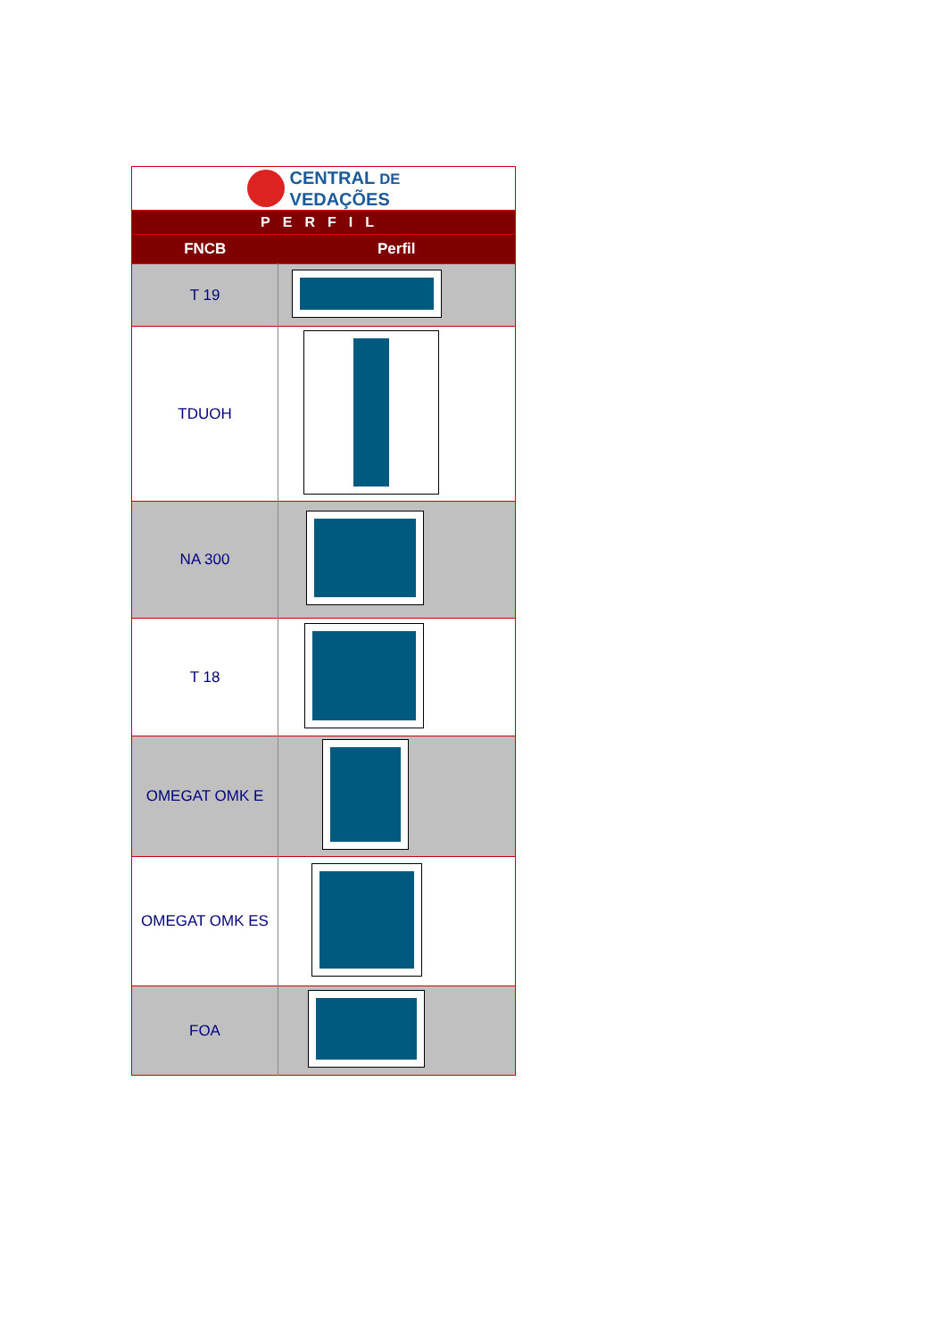| CENTRAL DE VEDAÇÕES | |
| PERFIL | |
| FNCB | Perfil |
| T 19 | |
| TDUOH | |
| NA 300 | |
| T 18 | |
| OMEGAT OMK E | |
| OMEGAT OMK ES | |
| FOA | |